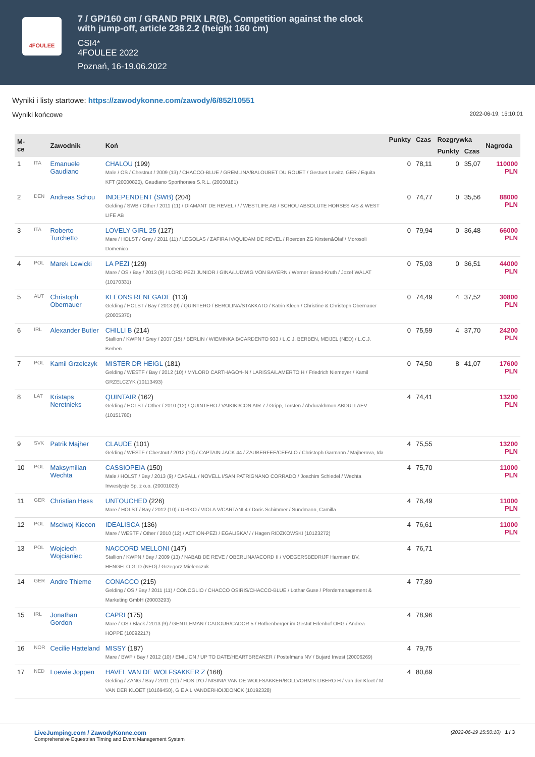4FOULEE
7 / GP/160 cm / GRAND PRIX LR(B), Competition against the clock
with jump-off, article 238.2.2 (height 160 cm)
CSI4*
4FOULEE 2022
Poznań, 16-19.06.2022
Wyniki i listy startowe: https://zawodykonne.com/zawody/6/852/10551
Wyniki końcowe 2022-06-19, 15:10:01
| M-ce | | Zawodnik | Koń | Punkty | Czas | Rozgrywka | | Nagroda |
| --- | --- | --- | --- | --- | --- | --- | --- | --- |
| | | | | | | Punkty | Czas | |
| 1 | ITA | Emanuele Gaudiano | CHALOU (199) Male / OS / Chestnut / 2009 (13) / CHACCO-BLUE / GREMLINA/BALOUBET DU ROUET / Gestuet Lewitz, GER / Equita KFT (20000820), Gaudiano Sporthorses S.R.L. (20000181) | 0 | 78,11 | 0 | 35,07 | 110000 PLN |
| 2 | DEN | Andreas Schou | INDEPENDENT (SWB) (204) Gelding / SWB / Other / 2011 (11) / DIAMANT DE REVEL / / / WESTLIFE AB / SCHOU ABSOLUTE HORSES A/S & WEST LIFE AB | 0 | 74,77 | 0 | 35,56 | 88000 PLN |
| 3 | ITA | Roberto Turchetto | LOVELY GIRL 25 (127) Mare / HOLST / Grey / 2011 (11) / LEGOLAS / ZAFIRA IV/QUIDAM DE REVEL / Roerden ZG Kirsten&Olaf / Morosoli Domenico | 0 | 79,94 | 0 | 36,48 | 66000 PLN |
| 4 | POL | Marek Lewicki | LA PEZI (129) Mare / OS / Bay / 2013 (9) / LORD PEZI JUNIOR / GINA/LUDWIG VON BAYERN / Werner Brand-Kruth / Jozef WALAT (10170331) | 0 | 75,03 | 0 | 36,51 | 44000 PLN |
| 5 | AUT | Christoph Obernauer | KLEONS RENEGADE (113) Gelding / HOLST / Bay / 2013 (9) / QUINTERO / BEROLINA/STAKKATO / Katrin Kleon / Christine & Christoph Obernauer (20005370) | 0 | 74,49 | 4 | 37,52 | 30800 PLN |
| 6 | IRL | Alexander Butler | CHILLI B (214) Stallion / KWPN / Grey / 2007 (15) / BERLIN / WIEMINKA B/CARDENTO 933 / L.C J. BERBEN, MEIJEL (NED) / L.C.J. Berben | 0 | 75,59 | 4 | 37,70 | 24200 PLN |
| 7 | POL | Kamil Grzelczyk | MISTER DR HEIGL (181) Gelding / WESTF / Bay / 2012 (10) / MYLORD CARTHAGO*HN / LARISSA/LAMERTO H / Friedrich Niemeyer / Kamil GRZELCZYK (10113493) | 0 | 74,50 | 8 | 41,07 | 17600 PLN |
| 8 | LAT | Kristaps Neretnieks | QUINTAIR (162) Gelding / HOLST / Other / 2010 (12) / QUINTERO / VAIKIKI/CON AIR 7 / Gripp, Torsten / Abdurakhmon ABDULLAEV (10151780) | 4 | 74,41 | | | 13200 PLN |
| 9 | SVK | Patrik Majher | CLAUDE (101) Gelding / WESTF / Chestnut / 2012 (10) / CAPTAIN JACK 44 / ZAUBERFEE/CEFALO / Christoph Garmann / Majherova, Ida | 4 | 75,55 | | | 13200 PLN |
| 10 | POL | Maksymilian Wechta | CASSIOPEIA (150) Male / HOLST / Bay / 2013 (9) / CASALL / NOVELL I/SAN PATRIGNANO CORRADO / Joachim Schiedel / Wechta Inwestycje Sp. z o.o. (20001023) | 4 | 75,70 | | | 11000 PLN |
| 11 | GER | Christian Hess | UNTOUCHED (226) Mare / HOLST / Bay / 2012 (10) / URIKO / VIOLA V/CARTANI 4 / Doris Schimmer / Sundmann, Camilla | 4 | 76,49 | | | 11000 PLN |
| 12 | POL | Msciwoj Kiecon | IDEALISCA (136) Mare / WESTF / Other / 2010 (12) / ACTION-PEZI / EGALISKA/ / / Hagen RIDZKOWSKI (10123272) | 4 | 76,61 | | | 11000 PLN |
| 13 | POL | Wojciech Wojcianiec | NACCORD MELLONI (147) Stallion / KWPN / Bay / 2009 (13) / NABAB DE REVE / OBERLINA/ACORD II / VOEGERSBEDRIJF Harmsen BV, HENGELO GLD (NED) / Grzegorz Mielenczuk | 4 | 76,71 | | | |
| 14 | GER | Andre Thieme | CONACCO (215) Gelding / OS / Bay / 2011 (11) / CONOGLIO / CHACCO OSIRIS/CHACCO-BLUE / Lothar Guse / Pferdemanagement & Marketing GmbH (20003293) | 4 | 77,89 | | | |
| 15 | IRL | Jonathan Gordon | CAPRI (175) Mare / OS / Black / 2013 (9) / GENTLEMAN / CADOUR/CADOR 5 / Rothenberger im Gestüt Erlenhof OHG / Andrea HOPPE (10092217) | 4 | 78,96 | | | |
| 16 | NOR | Cecilie Hatteland | MISSY (187) Mare / BWP / Bay / 2012 (10) / EMILION / UP TO DATE/HEARTBREAKER / Postelmans NV / Bujard Invest (20006269) | 4 | 79,75 | | | |
| 17 | NED | Loewie Joppen | HAVEL VAN DE WOLFSAKKER Z (168) Gelding / ZANG / Bay / 2011 (11) / HOS D'O / NISINIA VAN DE WOLFSAKKER/BOLLVORM'S LIBERO H / van der Kloet / M VAN DER KLOET (10169450), G E A L VANDERHOIJDONCK (10192328) | 4 | 80,69 | | | |
LiveJumping.com / ZawodyKonne.com
Comprehensive Equestrian Timing and Event Management System
(2022-06-19 15:50:10) 1 / 3